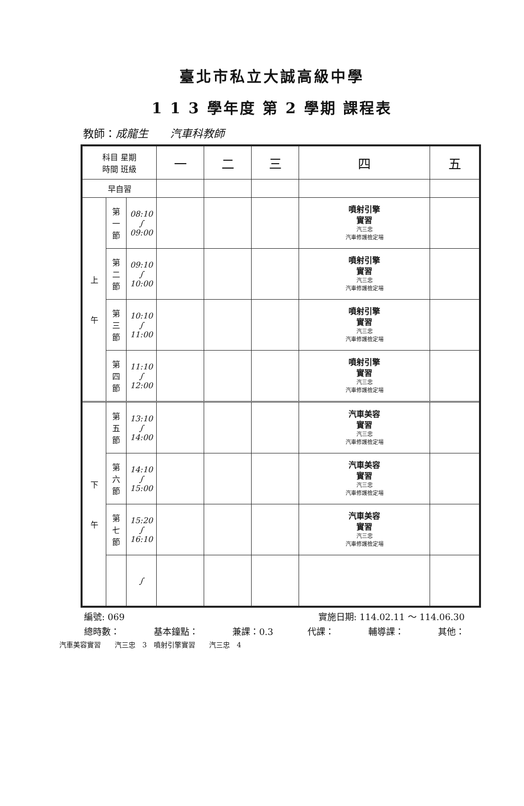臺北市私立大誠高級中學
1 1 3 學年度 第 2 學期 課程表
教師：成龍生　　汽車科教師
| 科目 星期 時間 班級 | | | 一 | 二 | 三 | 四 | 五 |
| --- | --- | --- | --- | --- | --- | --- | --- |
| 早自習 | | | | | | | |
| 上 午 | 第 一 節 | 08:10 ∫ 09:00 | | | | 噴射引擎 實習 汽三忠 汽車修護檢定場 | |
| | 第 二 節 | 09:10 ∫ 10:00 | | | | 噴射引擎 實習 汽三忠 汽車修護檢定場 | |
| | 第 三 節 | 10:10 ∫ 11:00 | | | | 噴射引擎 實習 汽三忠 汽車修護檢定場 | |
| | 第 四 節 | 11:10 ∫ 12:00 | | | | 噴射引擎 實習 汽三忠 汽車修護檢定場 | |
| 下 午 | 第 五 節 | 13:10 ∫ 14:00 | | | | 汽車美容 實習 汽三忠 汽車修護檢定場 | |
| | 第 六 節 | 14:10 ∫ 15:00 | | | | 汽車美容 實習 汽三忠 汽車修護檢定場 | |
| | 第 七 節 | 15:20 ∫ 16:10 | | | | 汽車美容 實習 汽三忠 汽車修護檢定場 | |
| | | ∫ | | | | | |
編號: 069 實施日期: 114.02.11 ～ 114.06.30
總時數： 基本鐘點： 兼課：0.3 代課： 輔導課： 其他：
汽車美容實習　　汽三忠　3　噴射引擎實習　　汽三忠　4